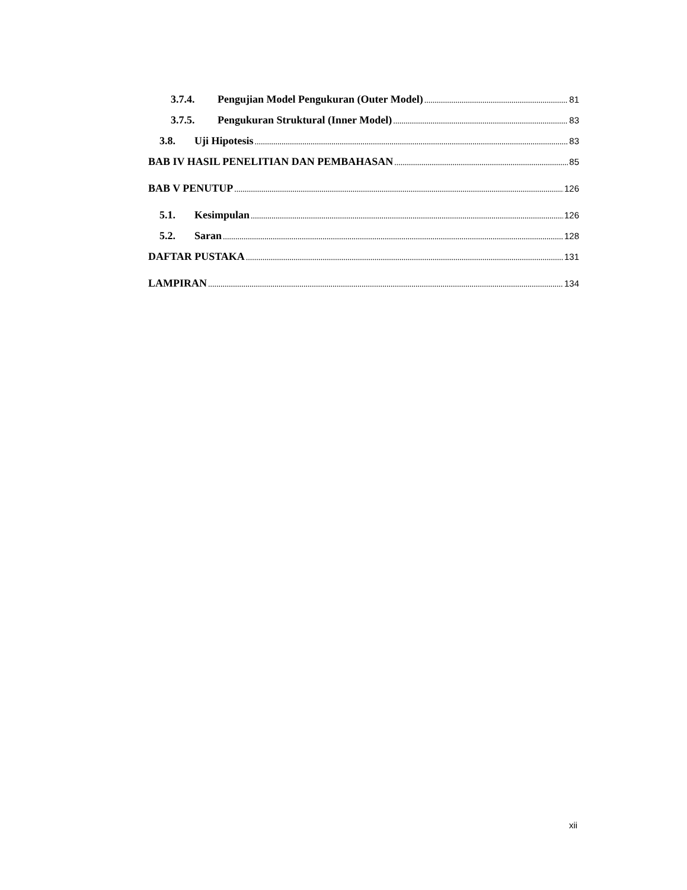3.7.4. Pengujian Model Pengukuran (Outer Model) 81
3.7.5. Pengukuran Struktural (Inner Model) 83
3.8. Uji Hipotesis 83
BAB IV HASIL PENELITIAN DAN PEMBAHASAN 85
BAB V PENUTUP 126
5.1. Kesimpulan 126
5.2. Saran 128
DAFTAR PUSTAKA 131
LAMPIRAN 134
xii